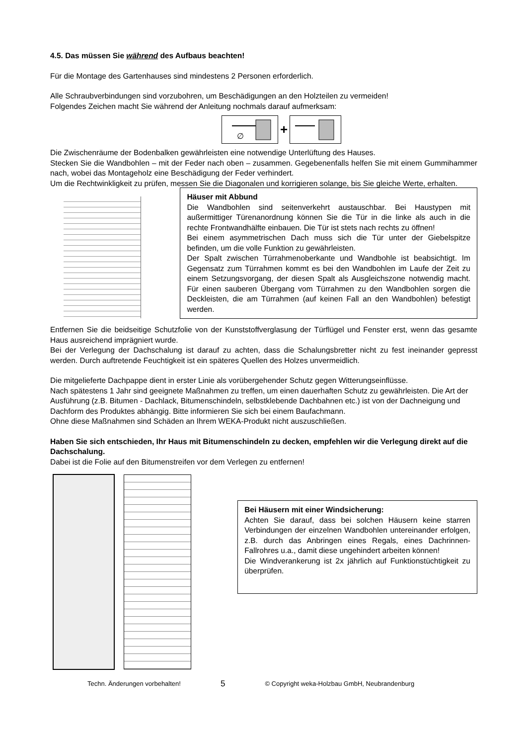4.5. Das müssen Sie während des Aufbaus beachten!
Für die Montage des Gartenhauses sind mindestens 2 Personen erforderlich.
Alle Schraubverbindungen sind vorzubohren, um Beschädigungen an den Holzteilen zu vermeiden!
Folgendes Zeichen macht Sie während der Anleitung nochmals darauf aufmerksam:
∅
+
Die Zwischenräume der Bodenbalken gewährleisten eine notwendige Unterlüftung des Hauses.
Stecken Sie die Wandbohlen – mit der Feder nach oben – zusammen. Gegebenenfalls helfen Sie mit einem Gummihammer nach, wobei das Montageholz eine Beschädigung der Feder verhindert.
Um die Rechtwinkligkeit zu prüfen, messen Sie die Diagonalen und korrigieren solange, bis Sie gleiche Werte, erhalten.
Häuser mit Abbund
Die Wandbohlen sind seitenverkehrt austauschbar. Bei Haustypen mit außermittiger Türenanordnung können Sie die Tür in die linke als auch in die rechte Frontwandhälfte einbauen. Die Tür ist stets nach rechts zu öffnen!
Bei einem asymmetrischen Dach muss sich die Tür unter der Giebelspitze befinden, um die volle Funktion zu gewährleisten.
Der Spalt zwischen Türrahmenoberkante und Wandbohle ist beabsichtigt. Im Gegensatz zum Türrahmen kommt es bei den Wandbohlen im Laufe der Zeit zu einem Setzungsvorgang, der diesen Spalt als Ausgleichszone notwendig macht. Für einen sauberen Übergang vom Türrahmen zu den Wandbohlen sorgen die Deckleisten, die am Türrahmen (auf keinen Fall an den Wandbohlen) befestigt werden.
Entfernen Sie die beidseitige Schutzfolie von der Kunststoffverglasung der Türflügel und Fenster erst, wenn das gesamte Haus ausreichend imprägniert wurde.
Bei der Verlegung der Dachschalung ist darauf zu achten, dass die Schalungsbretter nicht zu fest ineinander gepresst werden. Durch auftretende Feuchtigkeit ist ein späteres Quellen des Holzes unvermeidlich.
Die mitgelieferte Dachpappe dient in erster Linie als vorübergehender Schutz gegen Witterungseinflüsse.
Nach spätestens 1 Jahr sind geeignete Maßnahmen zu treffen, um einen dauerhaften Schutz zu gewährleisten. Die Art der Ausführung (z.B. Bitumen - Dachlack, Bitumenschindeln, selbstklebende Dachbahnen etc.) ist von der Dachneigung und Dachform des Produktes abhängig. Bitte informieren Sie sich bei einem Baufachmann.
Ohne diese Maßnahmen sind Schäden an Ihrem WEKA-Produkt nicht auszuschließen.
Haben Sie sich entschieden, Ihr Haus mit Bitumenschindeln zu decken, empfehlen wir die Verlegung direkt auf die Dachschalung.
Dabei ist die Folie auf den Bitumenstreifen vor dem Verlegen zu entfernen!
Bei Häusern mit einer Windsicherung:
Achten Sie darauf, dass bei solchen Häusern keine starren Verbindungen der einzelnen Wandbohlen untereinander erfolgen, z.B. durch das Anbringen eines Regals, eines Dachrinnen-Fallrohres u.a., damit diese ungehindert arbeiten können!
Die Windverankerung ist 2x jährlich auf Funktionstüchtigkeit zu überprüfen.
Techn. Änderungen vorbehalten! 5 © Copyright weka-Holzbau GmbH, Neubrandenburg